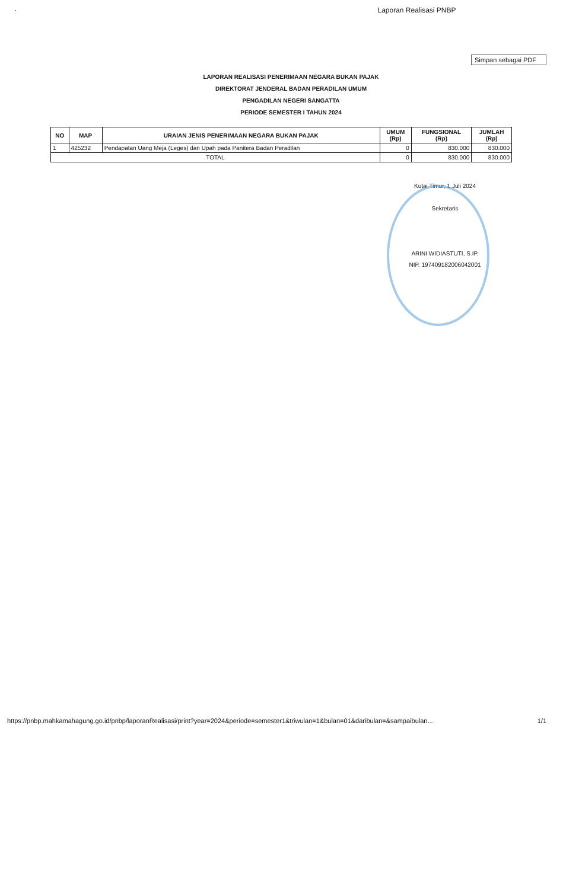· Laporan Realisasi PNBP
Simpan sebagai PDF
LAPORAN REALISASI PENERIMAAN NEGARA BUKAN PAJAK
DIREKTORAT JENDERAL BADAN PERADILAN UMUM
PENGADILAN NEGERI SANGATTA
PERIODE SEMESTER I TAHUN 2024
| NO | MAP | URAIAN JENIS PENERIMAAN NEGARA BUKAN PAJAK | UMUM (Rp) | FUNGSIONAL (Rp) | JUMLAH (Rp) |
| --- | --- | --- | --- | --- | --- |
| 1 | 425232 | Pendapatan Uang Meja (Leges) dan Upah pada Panitera Badan Peradilan | 0 | 830.000 | 830.000 |
| TOTAL | | | 0 | 830.000 | 830.000 |
Kutai Timur, 1 Juli 2024
Sekretaris
ARINI WIDIASTUTI, S.IP.
NIP. 197409182006042001
https://pnbp.mahkamahagung.go.id/pnbp/laporanRealisasi/print?year=2024&periode=semester1&triwulan=1&bulan=01&daribulan=&sampaibulan... 1/1